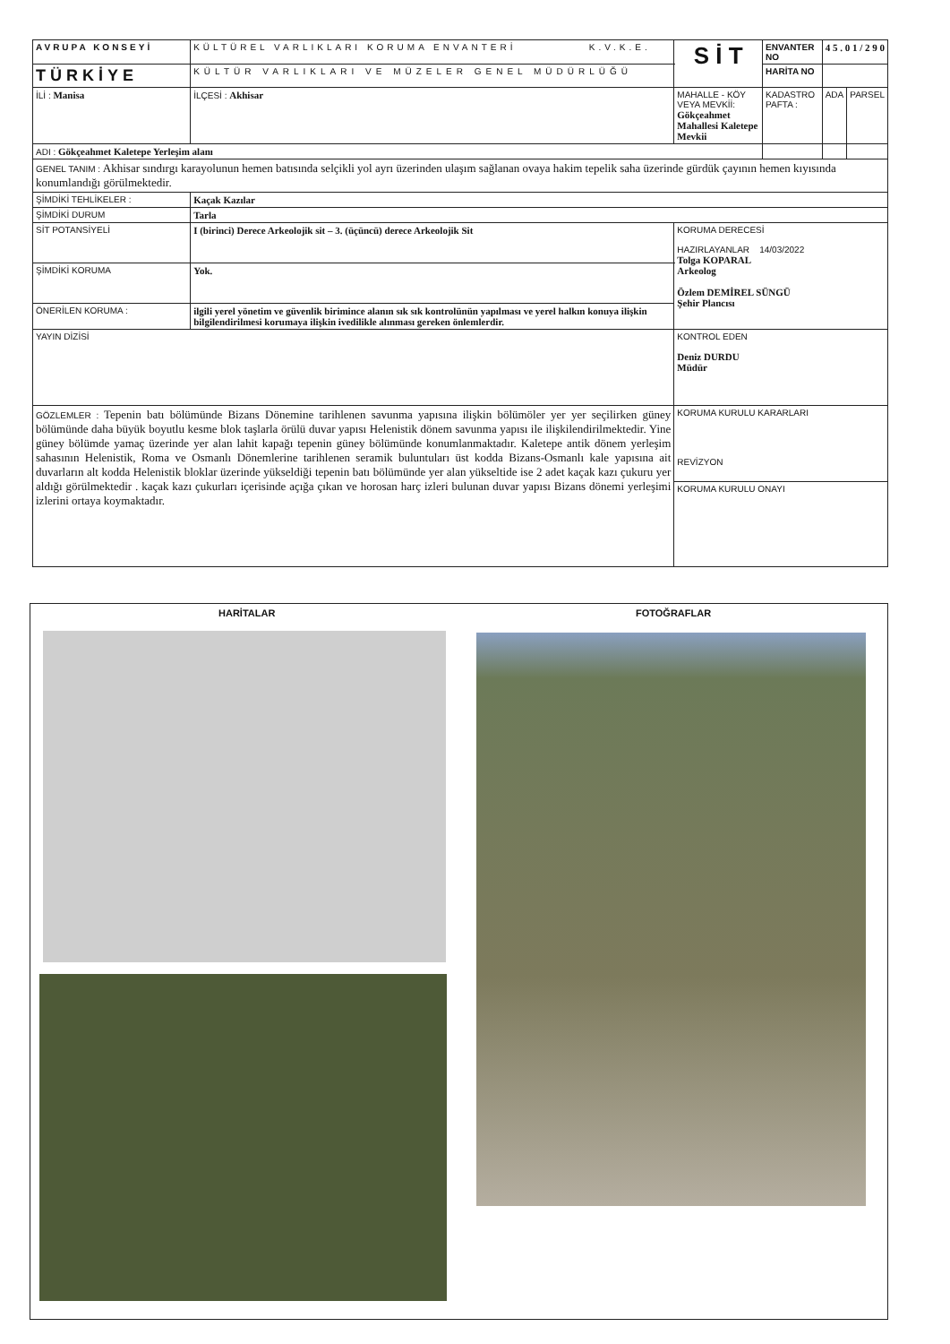| AVRUPA KONSEYİ | KÜLTÜREL VARLIKLARI KORUMA ENVANTERİ K.V.K.E. | | S İ T | ENVANTER NO | 4 5 . 0 1 / 2 9 0 | |
| TÜRKİYE | KÜLTÜR VARLIKLARI VE MÜZELER GENEL MÜDÜRLÜĞÜ | | | HARİTA NO | | |
| İLİ : Manisa | İLÇESİ : Akhisar | MAHALLE - KÖY VEYA MEVKİİ: Gökçeahmet Mahallesi Kaletepe Mevkii | | KADASTRO PAFTA : | ADA | PARSEL |
| ADI : Gökçeahmet Kaletepe Yerleşim alanı | | | | | | |
| GENEL TANIM : Akhisar sındırgı karayolunun hemen batısında selçikli yol ayrı üzerinden ulaşım sağlanan ovaya hakim tepelik saha üzerinde gürdük çayının hemen kıyısında konumlandığı görülmektedir. | | | | | | |
| ŞİMDİKİ TEHLİKELER : | Kaçak Kazılar | | | | | |
| ŞİMDİKİ DURUM | Tarla | | | | | |
| SİT POTANSİYELİ | I (birinci) Derece Arkeolojik sit – 3. (üçüncü) derece Arkeolojik Sit | | KORUMA DERECESİ HAZIRLAYANLAR 14/03/2022 Tolga KOPARAL Arkeolog Özlem DEMİREL SÜNGÜ Şehir Plancısı | | | |
| ŞİMDİKİ KORUMA | Yok. | | | | | |
| ÖNERİLEN KORUMA : | ilgili yerel yönetim ve güvenlik birimince alanın sık sık kontrolünün yapılması ve yerel halkın konuya ilişkin bilgilendirilmesi korumaya ilişkin ivedilikle alınması gereken önlemlerdir. | | | | | |
| YAYIN DİZİSİ | | | | | | |
| | | | KONTROL EDEN Deniz DURDU Müdür | | | |
| GÖZLEMLER : Tepenin batı bölümünde Bizans Dönemine tarihlenen savunma yapısına ilişkin bölümöler yer yer seçilirken güney bölümünde daha büyük boyutlu kesme blok taşlarla örülü duvar yapısı Helenistik dönem savunma yapısı ile ilişkilendirilmektedir. Yine güney bölümde yamaç üzerinde yer alan lahit kapağı tepenin güney bölümünde konumlanmaktadır. Kaletepe antik dönem yerleşim sahasının Helenistik, Roma ve Osmanlı Dönemlerine tarihlenen seramik buluntuları üst kodda Bizans-Osmanlı kale yapısına ait duvarların alt kodda Helenistik bloklar üzerinde yükseldiği tepenin batı bölümünde yer alan yükseltide ise 2 adet kaçak kazı çukuru yer aldığı görülmektedir . kaçak kazı çukurları içerisinde açığa çıkan ve horosan harç izleri bulunan duvar yapısı Bizans dönemi yerleşimi izlerini ortaya koymaktadır. | | | KORUMA KURULU KARARLARI REVİZYON | | | |
| | | | KORUMA KURULU ONAYI | | | |
HARİTALAR FOTOĞRAFLAR